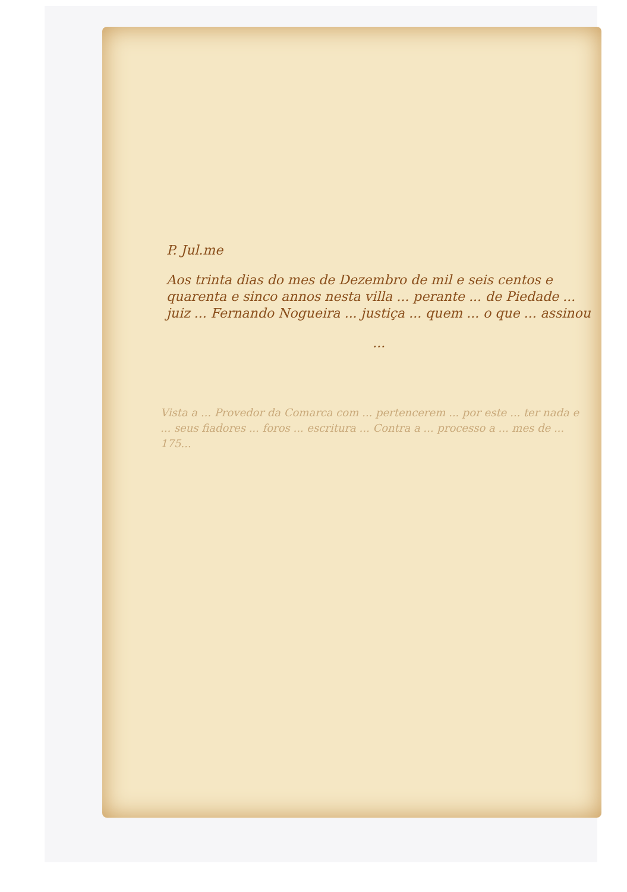P. Jul.me
Aos trinta dias do mes de Dezembro de mil e seis centos e quarenta e sinco annos nesta villa ... perante ... de Piedade ... juiz ... Fernando Nogueira ... justiça ... quem ... o que ... assinou
...
Vista a ... Provedor da Comarca com ... pertencerem ... por este ... ter nada e ... seus fiadores ... foros ... escritura ... Contra a ... processo a ... mes de ... 175...